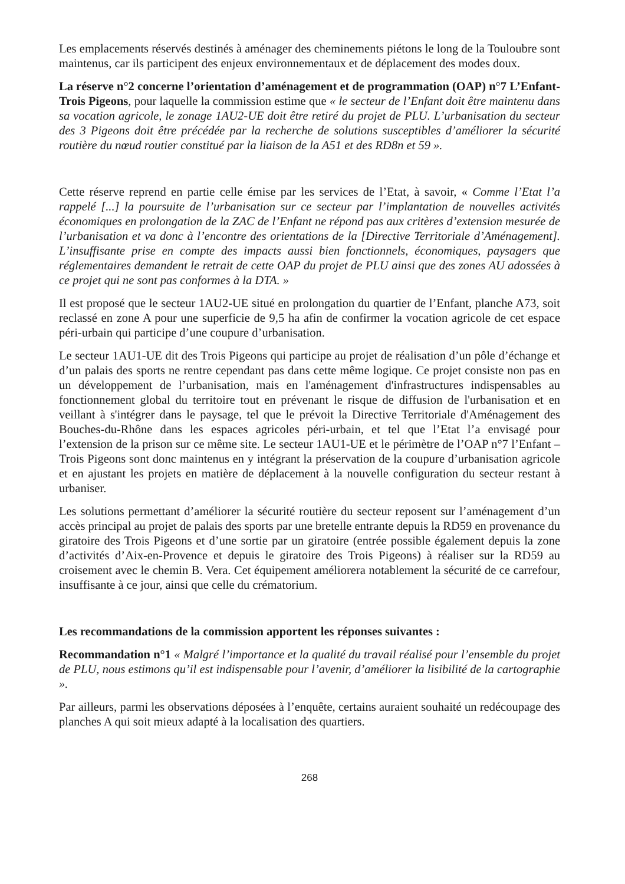Les emplacements réservés destinés à aménager des cheminements piétons le long de la Touloubre sont maintenus, car ils participent des enjeux environnementaux et de déplacement des modes doux.
La réserve n°2 concerne l’orientation d’aménagement et de programmation (OAP) n°7 L’Enfant-Trois Pigeons, pour laquelle la commission estime que « le secteur de l’Enfant doit être maintenu dans sa vocation agricole, le zonage 1AU2-UE doit être retiré du projet de PLU. L’urbanisation du secteur des 3 Pigeons doit être précédée par la recherche de solutions susceptibles d’améliorer la sécurité routière du nœud routier constitué par la liaison de la A51 et des RD8n et 59 ».
Cette réserve reprend en partie celle émise par les services de l’Etat, à savoir, « Comme l’Etat l’a rappelé [...] la poursuite de l’urbanisation sur ce secteur par l’implantation de nouvelles activités économiques en prolongation de la ZAC de l’Enfant ne répond pas aux critères d’extension mesurée de l’urbanisation et va donc à l’encontre des orientations de la [Directive Territoriale d’Aménagement]. L’insuffisante prise en compte des impacts aussi bien fonctionnels, économiques, paysagers que réglementaires demandent le retrait de cette OAP du projet de PLU ainsi que des zones AU adossées à ce projet qui ne sont pas conformes à la DTA. »
Il est proposé que le secteur 1AU2-UE situé en prolongation du quartier de l’Enfant, planche A73, soit reclassé en zone A pour une superficie de 9,5 ha afin de confirmer la vocation agricole de cet espace péri-urbain qui participe d’une coupure d’urbanisation.
Le secteur 1AU1-UE dit des Trois Pigeons qui participe au projet de réalisation d’un pôle d’échange et d’un palais des sports ne rentre cependant pas dans cette même logique. Ce projet consiste non pas en un développement de l’urbanisation, mais en l'aménagement d'infrastructures indispensables au fonctionnement global du territoire tout en prévenant le risque de diffusion de l'urbanisation et en veillant à s'intégrer dans le paysage, tel que le prévoit la Directive Territoriale d'Aménagement des Bouches-du-Rhône dans les espaces agricoles péri-urbain, et tel que l’Etat l’a envisagé pour l’extension de la prison sur ce même site. Le secteur 1AU1-UE et le périmètre de l’OAP n°7 l’Enfant –Trois Pigeons sont donc maintenus en y intégrant la préservation de la coupure d’urbanisation agricole et en ajustant les projets en matière de déplacement à la nouvelle configuration du secteur restant à urbaniser.
Les solutions permettant d’améliorer la sécurité routière du secteur reposent sur l’aménagement d’un accès principal au projet de palais des sports par une bretelle entrante depuis la RD59 en provenance du giratoire des Trois Pigeons et d’une sortie par un giratoire (entrée possible également depuis la zone d’activités d’Aix-en-Provence et depuis le giratoire des Trois Pigeons) à réaliser sur la RD59 au croisement avec le chemin B. Vera. Cet équipement améliorera notablement la sécurité de ce carrefour, insuffisante à ce jour, ainsi que celle du crématorium.
Les recommandations de la commission apportent les réponses suivantes :
Recommandation n°1 « Malgré l’importance et la qualité du travail réalisé pour l’ensemble du projet de PLU, nous estimons qu’il est indispensable pour l’avenir, d’améliorer la lisibilité de la cartographie ».
Par ailleurs, parmi les observations déposées à l’enquête, certains auraient souhaité un redécoupage des planches A qui soit mieux adapté à la localisation des quartiers.
268